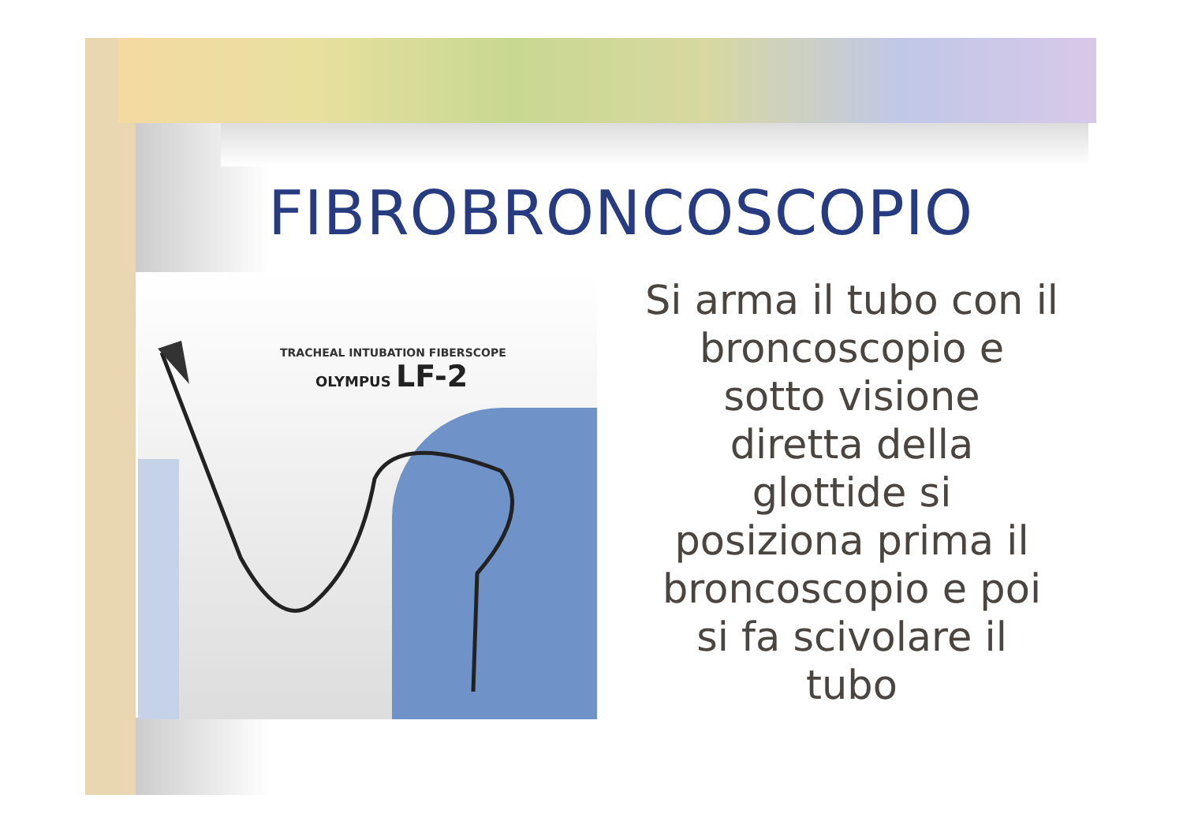FIBROBRONCOSCOPIO
TRACHEAL INTUBATION FIBERSCOPE
OLYMPUS LF-2
Si arma il tubo con il
broncoscopio e
sotto visione
diretta della
glottide si
posiziona prima il
broncoscopio e poi
si fa scivolare il
tubo